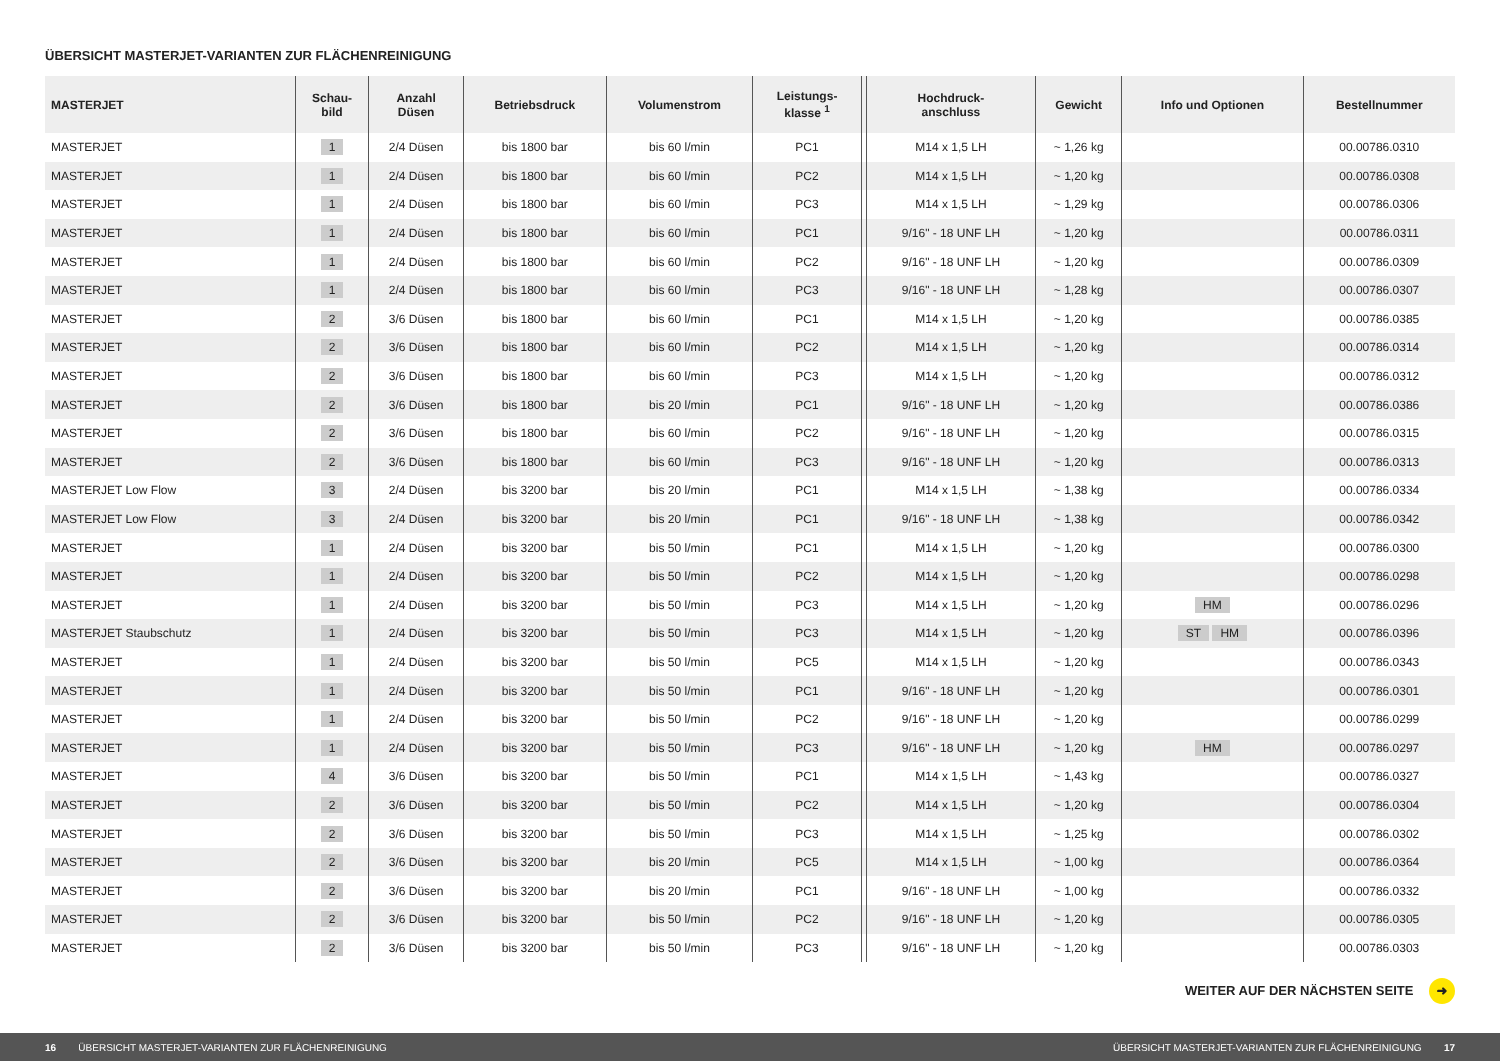ÜBERSICHT MASTERJET-VARIANTEN ZUR FLÄCHENREINIGUNG
| MASTERJET | Schau- bild | Anzahl Düsen | Betriebsdruck | Volumenstrom | Leistungs- klasse <sup>1</sup> | | Hochdruck- anschluss | Gewicht | Info und Optionen | Bestellnummer |
| --- | --- | --- | --- | --- | --- | --- | --- | --- | --- | --- |
| MASTERJET | 1 | 2/4 Düsen | bis 1800 bar | bis 60 l/min | PC1 | | M14 x 1,5 LH | ~ 1,26 kg | | 00.00786.0310 |
| MASTERJET | 1 | 2/4 Düsen | bis 1800 bar | bis 60 l/min | PC2 | | M14 x 1,5 LH | ~ 1,20 kg | | 00.00786.0308 |
| MASTERJET | 1 | 2/4 Düsen | bis 1800 bar | bis 60 l/min | PC3 | | M14 x 1,5 LH | ~ 1,29 kg | | 00.00786.0306 |
| MASTERJET | 1 | 2/4 Düsen | bis 1800 bar | bis 60 l/min | PC1 | | 9/16" - 18 UNF LH | ~ 1,20 kg | | 00.00786.0311 |
| MASTERJET | 1 | 2/4 Düsen | bis 1800 bar | bis 60 l/min | PC2 | | 9/16" - 18 UNF LH | ~ 1,20 kg | | 00.00786.0309 |
| MASTERJET | 1 | 2/4 Düsen | bis 1800 bar | bis 60 l/min | PC3 | | 9/16" - 18 UNF LH | ~ 1,28 kg | | 00.00786.0307 |
| MASTERJET | 2 | 3/6 Düsen | bis 1800 bar | bis 60 l/min | PC1 | | M14 x 1,5 LH | ~ 1,20 kg | | 00.00786.0385 |
| MASTERJET | 2 | 3/6 Düsen | bis 1800 bar | bis 60 l/min | PC2 | | M14 x 1,5 LH | ~ 1,20 kg | | 00.00786.0314 |
| MASTERJET | 2 | 3/6 Düsen | bis 1800 bar | bis 60 l/min | PC3 | | M14 x 1,5 LH | ~ 1,20 kg | | 00.00786.0312 |
| MASTERJET | 2 | 3/6 Düsen | bis 1800 bar | bis 20 l/min | PC1 | | 9/16" - 18 UNF LH | ~ 1,20 kg | | 00.00786.0386 |
| MASTERJET | 2 | 3/6 Düsen | bis 1800 bar | bis 60 l/min | PC2 | | 9/16" - 18 UNF LH | ~ 1,20 kg | | 00.00786.0315 |
| MASTERJET | 2 | 3/6 Düsen | bis 1800 bar | bis 60 l/min | PC3 | | 9/16" - 18 UNF LH | ~ 1,20 kg | | 00.00786.0313 |
| MASTERJET Low Flow | 3 | 2/4 Düsen | bis 3200 bar | bis 20 l/min | PC1 | | M14 x 1,5 LH | ~ 1,38 kg | | 00.00786.0334 |
| MASTERJET Low Flow | 3 | 2/4 Düsen | bis 3200 bar | bis 20 l/min | PC1 | | 9/16" - 18 UNF LH | ~ 1,38 kg | | 00.00786.0342 |
| MASTERJET | 1 | 2/4 Düsen | bis 3200 bar | bis 50 l/min | PC1 | | M14 x 1,5 LH | ~ 1,20 kg | | 00.00786.0300 |
| MASTERJET | 1 | 2/4 Düsen | bis 3200 bar | bis 50 l/min | PC2 | | M14 x 1,5 LH | ~ 1,20 kg | | 00.00786.0298 |
| MASTERJET | 1 | 2/4 Düsen | bis 3200 bar | bis 50 l/min | PC3 | | M14 x 1,5 LH | ~ 1,20 kg | HM | 00.00786.0296 |
| MASTERJET Staubschutz | 1 | 2/4 Düsen | bis 3200 bar | bis 50 l/min | PC3 | | M14 x 1,5 LH | ~ 1,20 kg | ST HM | 00.00786.0396 |
| MASTERJET | 1 | 2/4 Düsen | bis 3200 bar | bis 50 l/min | PC5 | | M14 x 1,5 LH | ~ 1,20 kg | | 00.00786.0343 |
| MASTERJET | 1 | 2/4 Düsen | bis 3200 bar | bis 50 l/min | PC1 | | 9/16" - 18 UNF LH | ~ 1,20 kg | | 00.00786.0301 |
| MASTERJET | 1 | 2/4 Düsen | bis 3200 bar | bis 50 l/min | PC2 | | 9/16" - 18 UNF LH | ~ 1,20 kg | | 00.00786.0299 |
| MASTERJET | 1 | 2/4 Düsen | bis 3200 bar | bis 50 l/min | PC3 | | 9/16" - 18 UNF LH | ~ 1,20 kg | HM | 00.00786.0297 |
| MASTERJET | 4 | 3/6 Düsen | bis 3200 bar | bis 50 l/min | PC1 | | M14 x 1,5 LH | ~ 1,43 kg | | 00.00786.0327 |
| MASTERJET | 2 | 3/6 Düsen | bis 3200 bar | bis 50 l/min | PC2 | | M14 x 1,5 LH | ~ 1,20 kg | | 00.00786.0304 |
| MASTERJET | 2 | 3/6 Düsen | bis 3200 bar | bis 50 l/min | PC3 | | M14 x 1,5 LH | ~ 1,25 kg | | 00.00786.0302 |
| MASTERJET | 2 | 3/6 Düsen | bis 3200 bar | bis 20 l/min | PC5 | | M14 x 1,5 LH | ~ 1,00 kg | | 00.00786.0364 |
| MASTERJET | 2 | 3/6 Düsen | bis 3200 bar | bis 20 l/min | PC1 | | 9/16" - 18 UNF LH | ~ 1,00 kg | | 00.00786.0332 |
| MASTERJET | 2 | 3/6 Düsen | bis 3200 bar | bis 50 l/min | PC2 | | 9/16" - 18 UNF LH | ~ 1,20 kg | | 00.00786.0305 |
| MASTERJET | 2 | 3/6 Düsen | bis 3200 bar | bis 50 l/min | PC3 | | 9/16" - 18 UNF LH | ~ 1,20 kg | | 00.00786.0303 |
WEITER AUF DER NÄCHSTEN SEITE ➜
16 ÜBERSICHT MASTERJET-VARIANTEN ZUR FLÄCHENREINIGUNG
ÜBERSICHT MASTERJET-VARIANTEN ZUR FLÄCHENREINIGUNG 17